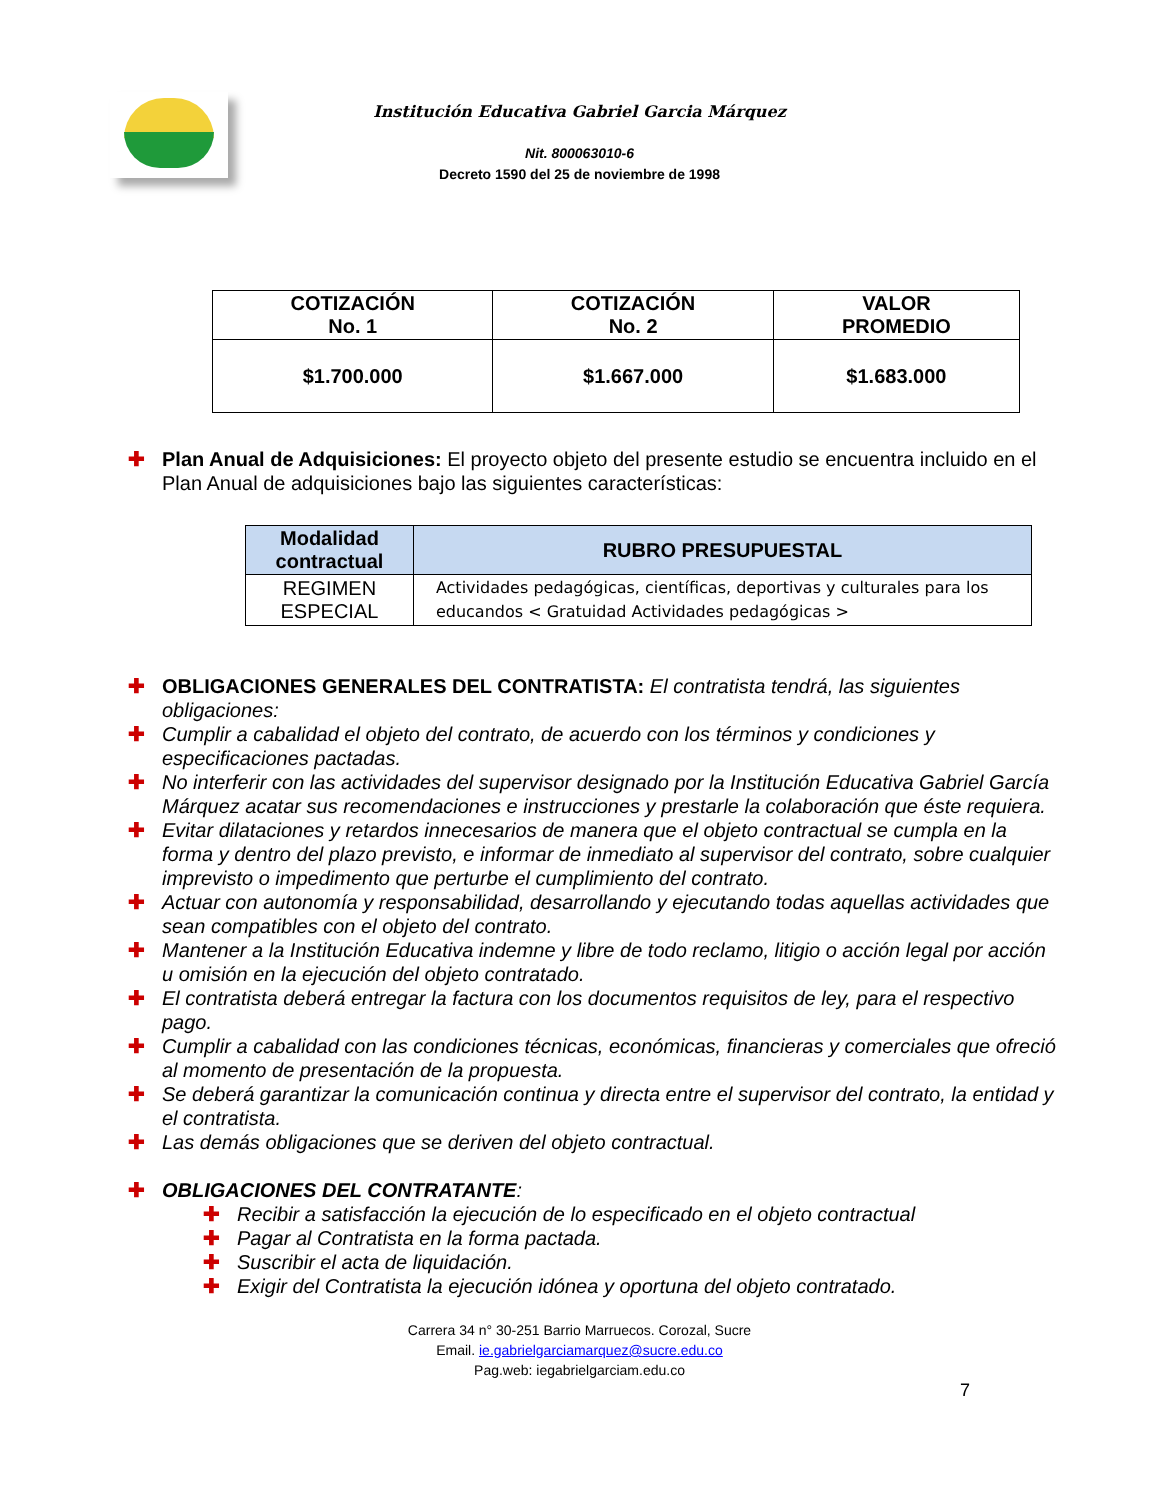Institución Educativa Gabriel Garcia Márquez
Nit. 800063010-6
Decreto 1590 del 25 de noviembre de 1998
| COTIZACIÓN No. 1 | COTIZACIÓN No. 2 | VALOR PROMEDIO |
| --- | --- | --- |
| $1.700.000 | $1.667.000 | $1.683.000 |
✚ Plan Anual de Adquisiciones: El proyecto objeto del presente estudio se encuentra incluido en el Plan Anual de adquisiciones bajo las siguientes características:
| Modalidad contractual | RUBRO PRESUPUESTAL |
| --- | --- |
| REGIMEN ESPECIAL | Actividades pedagógicas, científicas, deportivas y culturales para los educandos < Gratuidad Actividades pedagógicas > |
✚ OBLIGACIONES GENERALES DEL CONTRATISTA: El contratista tendrá, las siguientes obligaciones:
✚ Cumplir a cabalidad el objeto del contrato, de acuerdo con los términos y condiciones y especificaciones pactadas.
✚ No interferir con las actividades del supervisor designado por la Institución Educativa Gabriel García Márquez acatar sus recomendaciones e instrucciones y prestarle la colaboración que éste requiera.
✚ Evitar dilataciones y retardos innecesarios de manera que el objeto contractual se cumpla en la forma y dentro del plazo previsto, e informar de inmediato al supervisor del contrato, sobre cualquier imprevisto o impedimento que perturbe el cumplimiento del contrato.
✚ Actuar con autonomía y responsabilidad, desarrollando y ejecutando todas aquellas actividades que sean compatibles con el objeto del contrato.
✚ Mantener a la Institución Educativa indemne y libre de todo reclamo, litigio o acción legal por acción u omisión en la ejecución del objeto contratado.
✚ El contratista deberá entregar la factura con los documentos requisitos de ley, para el respectivo pago.
✚ Cumplir a cabalidad con las condiciones técnicas, económicas, financieras y comerciales que ofreció al momento de presentación de la propuesta.
✚ Se deberá garantizar la comunicación continua y directa entre el supervisor del contrato, la entidad y el contratista.
✚ Las demás obligaciones que se deriven del objeto contractual.
✚ OBLIGACIONES DEL CONTRATANTE:
✚ Recibir a satisfacción la ejecución de lo especificado en el objeto contractual
✚ Pagar al Contratista en la forma pactada.
✚ Suscribir el acta de liquidación.
✚ Exigir del Contratista la ejecución idónea y oportuna del objeto contratado.
Carrera 34 n° 30-251 Barrio Marruecos. Corozal, Sucre
Email. ie.gabrielgarciamarquez@sucre.edu.co
Pag.web: iegabrielgarciam.edu.co
7